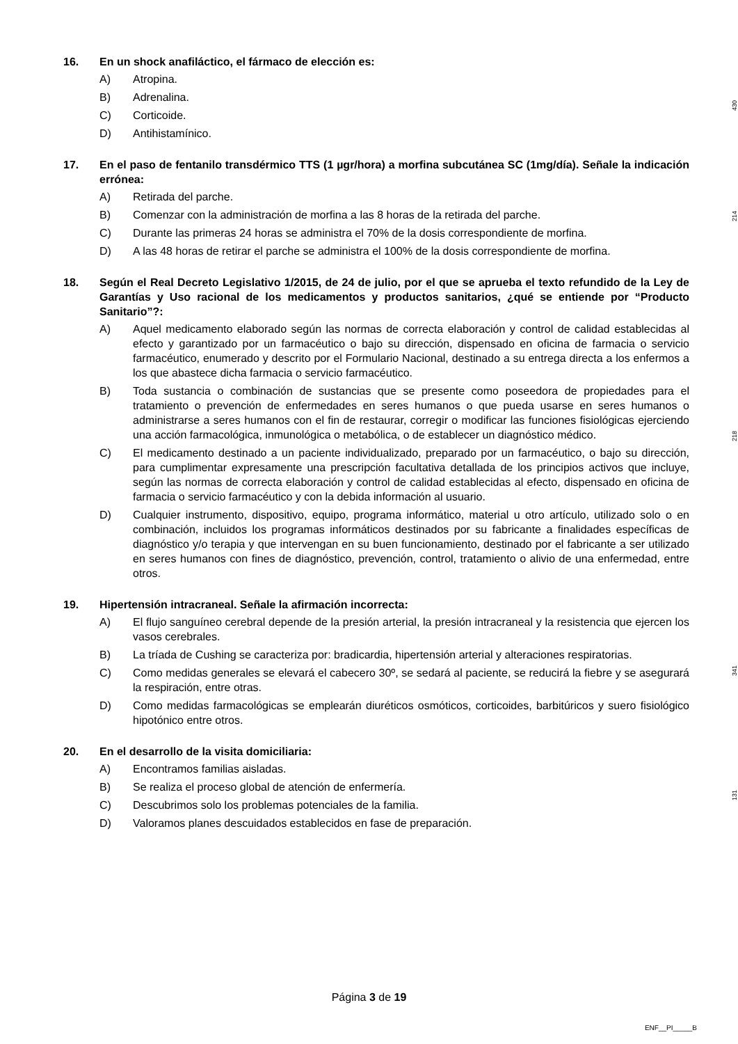16. En un shock anafiláctico, el fármaco de elección es:
A) Atropina.
B) Adrenalina.
C) Corticoide.
D) Antihistamínico.
430
17. En el paso de fentanilo transdérmico TTS (1 µgr/hora) a morfina subcutánea SC (1mg/día). Señale la indicación errónea:
A) Retirada del parche.
B) Comenzar con la administración de morfina a las 8 horas de la retirada del parche.
C) Durante las primeras 24 horas se administra el 70% de la dosis correspondiente de morfina.
D) A las 48 horas de retirar el parche se administra el 100% de la dosis correspondiente de morfina.
214
18. Según el Real Decreto Legislativo 1/2015, de 24 de julio, por el que se aprueba el texto refundido de la Ley de Garantías y Uso racional de los medicamentos y productos sanitarios, ¿qué se entiende por “Producto Sanitario”?:
A) Aquel medicamento elaborado según las normas de correcta elaboración y control de calidad establecidas al efecto y garantizado por un farmacéutico o bajo su dirección, dispensado en oficina de farmacia o servicio farmacéutico, enumerado y descrito por el Formulario Nacional, destinado a su entrega directa a los enfermos a los que abastece dicha farmacia o servicio farmacéutico.
B) Toda sustancia o combinación de sustancias que se presente como poseedora de propiedades para el tratamiento o prevención de enfermedades en seres humanos o que pueda usarse en seres humanos o administrarse a seres humanos con el fin de restaurar, corregir o modificar las funciones fisiológicas ejerciendo una acción farmacológica, inmunológica o metabólica, o de establecer un diagnóstico médico.
C) El medicamento destinado a un paciente individualizado, preparado por un farmacéutico, o bajo su dirección, para cumplimentar expresamente una prescripción facultativa detallada de los principios activos que incluye, según las normas de correcta elaboración y control de calidad establecidas al efecto, dispensado en oficina de farmacia o servicio farmacéutico y con la debida información al usuario.
D) Cualquier instrumento, dispositivo, equipo, programa informático, material u otro artículo, utilizado solo o en combinación, incluidos los programas informáticos destinados por su fabricante a finalidades específicas de diagnóstico y/o terapia y que intervengan en su buen funcionamiento, destinado por el fabricante a ser utilizado en seres humanos con fines de diagnóstico, prevención, control, tratamiento o alivio de una enfermedad, entre otros.
218
19. Hipertensión intracraneal. Señale la afirmación incorrecta:
A) El flujo sanguíneo cerebral depende de la presión arterial, la presión intracraneal y la resistencia que ejercen los vasos cerebrales.
B) La tríada de Cushing se caracteriza por: bradicardia, hipertensión arterial y alteraciones respiratorias.
C) Como medidas generales se elevará el cabecero 30º, se sedará al paciente, se reducirá la fiebre y se asegurará la respiración, entre otras.
D) Como medidas farmacológicas se emplearán diuréticos osmóticos, corticoides, barbitúricos y suero fisiológico hipotónico entre otros.
341
20. En el desarrollo de la visita domiciliaria:
A) Encontramos familias aisladas.
B) Se realiza el proceso global de atención de enfermería.
C) Descubrimos solo los problemas potenciales de la familia.
D) Valoramos planes descuidados establecidos en fase de preparación.
131
Página 3 de 19
ENF__PI_____B